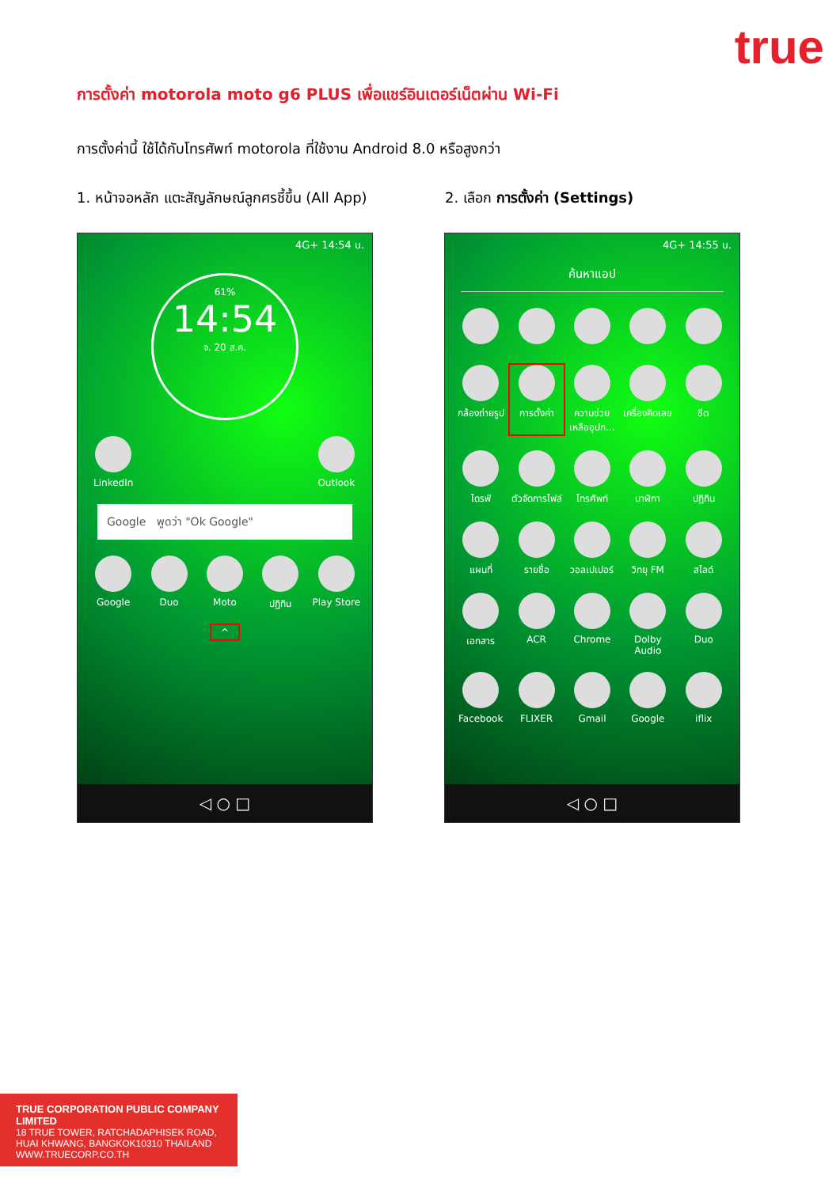true
การตั้งค่า motorola moto g6 PLUS เพื่อแชร์อินเตอร์เน็ตผ่าน Wi-Fi
การตั้งค่านี้ ใช้ได้กับโทรศัพท์ motorola ที่ใช้งาน Android 8.0 หรือสูงกว่า
1. หน้าจอหลัก แตะสัญลักษณ์ลูกศรชี้ขึ้น (All App)
2. เลือก การตั้งค่า (Settings)
4G+ 14:54 น.
61%
14:54
จ. 20 ส.ค.
LinkedIn Outlook
Google พูดว่า "Ok Google"
Google Duo Moto ปฏิทิน Play Store
^
◁ ○ □
4G+ 14:55 น.
ค้นหาแอป
กล้องถ่ายรูป การตั้งค่า ความช่วยเหลืออุปก... เครื่องคิดเลข ชีต
ไดรฟ์ ตัวจัดการไฟล์ โทรศัพท์ นาฬิกา ปฏิทิน
แผนที่ รายชื่อ วอลเปเปอร์ วิทยุ FM สไลด์
เอกสาร ACR Chrome Dolby Audio Duo
Facebook FLIXER Gmail Google iflix
◁ ○ □
TRUE CORPORATION PUBLIC COMPANY LIMITED
18 TRUE TOWER, RATCHADAPHISEK ROAD,
HUAI KHWANG, BANGKOK10310 THAILAND
WWW.TRUECORP.CO.TH